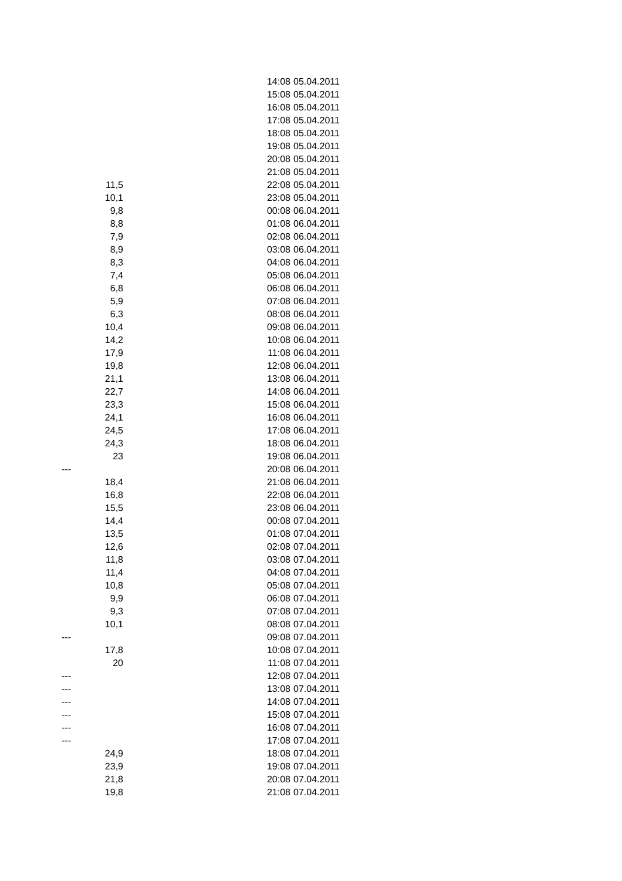| | 14:08 | 05.04.2011 |
| | 15:08 | 05.04.2011 |
| | 16:08 | 05.04.2011 |
| | 17:08 | 05.04.2011 |
| | 18:08 | 05.04.2011 |
| | 19:08 | 05.04.2011 |
| | 20:08 | 05.04.2011 |
| | 21:08 | 05.04.2011 |
| 11,5 | 22:08 | 05.04.2011 |
| 10,1 | 23:08 | 05.04.2011 |
| 9,8 | 00:08 | 06.04.2011 |
| 8,8 | 01:08 | 06.04.2011 |
| 7,9 | 02:08 | 06.04.2011 |
| 8,9 | 03:08 | 06.04.2011 |
| 8,3 | 04:08 | 06.04.2011 |
| 7,4 | 05:08 | 06.04.2011 |
| 6,8 | 06:08 | 06.04.2011 |
| 5,9 | 07:08 | 06.04.2011 |
| 6,3 | 08:08 | 06.04.2011 |
| 10,4 | 09:08 | 06.04.2011 |
| 14,2 | 10:08 | 06.04.2011 |
| 17,9 | 11:08 | 06.04.2011 |
| 19,8 | 12:08 | 06.04.2011 |
| 21,1 | 13:08 | 06.04.2011 |
| 22,7 | 14:08 | 06.04.2011 |
| 23,3 | 15:08 | 06.04.2011 |
| 24,1 | 16:08 | 06.04.2011 |
| 24,5 | 17:08 | 06.04.2011 |
| 24,3 | 18:08 | 06.04.2011 |
| 23 | 19:08 | 06.04.2011 |
| --- | 20:08 | 06.04.2011 |
| 18,4 | 21:08 | 06.04.2011 |
| 16,8 | 22:08 | 06.04.2011 |
| 15,5 | 23:08 | 06.04.2011 |
| 14,4 | 00:08 | 07.04.2011 |
| 13,5 | 01:08 | 07.04.2011 |
| 12,6 | 02:08 | 07.04.2011 |
| 11,8 | 03:08 | 07.04.2011 |
| 11,4 | 04:08 | 07.04.2011 |
| 10,8 | 05:08 | 07.04.2011 |
| 9,9 | 06:08 | 07.04.2011 |
| 9,3 | 07:08 | 07.04.2011 |
| 10,1 | 08:08 | 07.04.2011 |
| --- | 09:08 | 07.04.2011 |
| 17,8 | 10:08 | 07.04.2011 |
| 20 | 11:08 | 07.04.2011 |
| --- | 12:08 | 07.04.2011 |
| --- | 13:08 | 07.04.2011 |
| --- | 14:08 | 07.04.2011 |
| --- | 15:08 | 07.04.2011 |
| --- | 16:08 | 07.04.2011 |
| --- | 17:08 | 07.04.2011 |
| 24,9 | 18:08 | 07.04.2011 |
| 23,9 | 19:08 | 07.04.2011 |
| 21,8 | 20:08 | 07.04.2011 |
| 19,8 | 21:08 | 07.04.2011 |